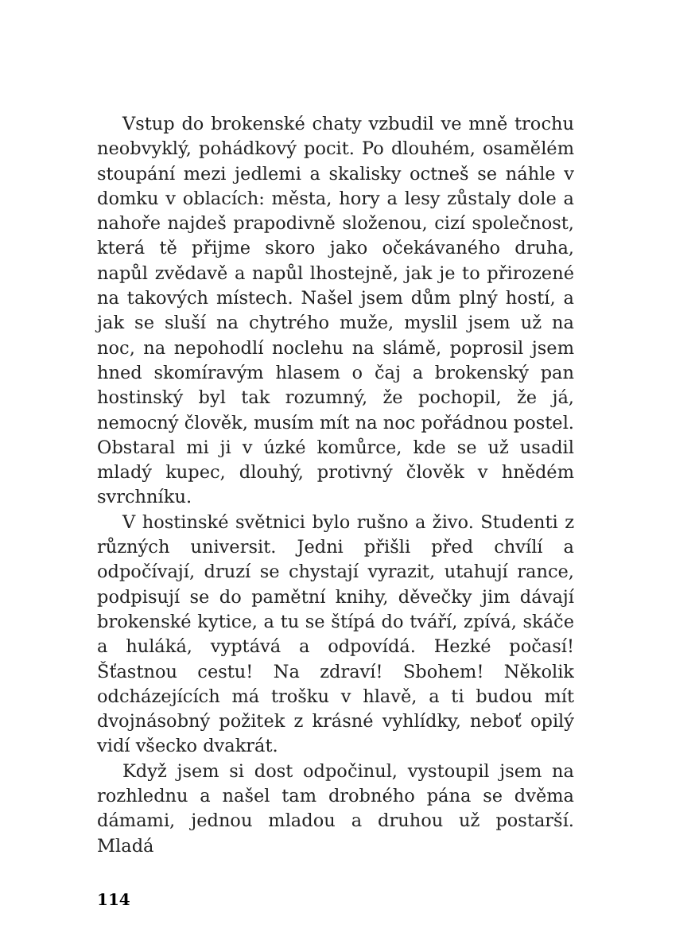Vstup do brokenské chaty vzbudil ve mně trochu neobvyklý, pohádkový pocit. Po dlouhém, osamělém stoupání mezi jedlemi a skalisky octneš se náhle v domku v oblacích: města, hory a lesy zůstaly dole a nahoře najdeš prapodivně složenou, cizí společnost, která tě přijme skoro jako očekávaného druha, napůl zvědavě a napůl lhostejně, jak je to přirozené na takových místech. Našel jsem dům plný hostí, a jak se sluší na chytrého muže, myslil jsem už na noc, na nepohodlí noclehu na slámě, poprosil jsem hned skomíravým hlasem o čaj a brokenský pan hostinský byl tak rozumný, že pochopil, že já, nemocný člověk, musím mít na noc pořádnou postel. Obstaral mi ji v úzké komůrce, kde se už usadil mladý kupec, dlouhý, protivný člověk v hnědém svrchníku.
V hostinské světnici bylo rušno a živo. Studenti z různých universit. Jedni přišli před chvílí a odpočívají, druzí se chystají vyrazit, utahují rance, podpisují se do pamětní knihy, děvečky jim dávají brokenské kytice, a tu se štípá do tváří, zpívá, skáče a huláká, vyptává a odpovídá. Hezké počasí! Šťastnou cestu! Na zdraví! Sbohem! Několik odcházejících má trošku v hlavě, a ti budou mít dvojnásobný požitek z krásné vyhlídky, neboť opilý vidí všecko dvakrát.
Když jsem si dost odpočinul, vystoupil jsem na rozhlednu a našel tam drobného pána se dvěma dámami, jednou mladou a druhou už postarší. Mladá
114